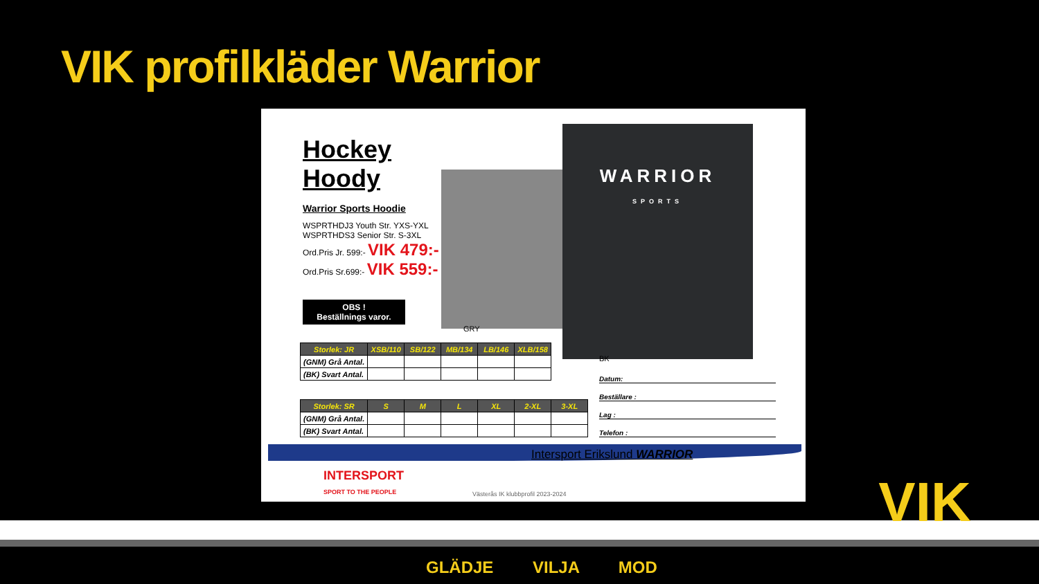VIK profilkläder Warrior
Hockey Hoody
Warrior Sports Hoodie
WSPRTHDJ3 Youth Str. YXS-YXL
WSPRTHDS3 Senior Str. S-3XL
Ord.Pris Jr. 599:- VIK 479:-
Ord.Pris Sr.699:- VIK 559:-
OBS !
Beställnings varor.
WARRIOR
SPORTS
GRY
BK
| Storlek: JR | XSB/110 | SB/122 | MB/134 | LB/146 | XLB/158 |
| --- | --- | --- | --- | --- | --- |
| (GNM) Grå Antal. | | | | | |
| (BK) Svart Antal. | | | | | |
| Storlek: SR | S | M | L | XL | 2-XL | 3-XL |
| --- | --- | --- | --- | --- | --- | --- |
| (GNM) Grå Antal. | | | | | | |
| (BK) Svart Antal. | | | | | | |
Datum:
Beställare :
Lag :
Telefon :
Intersport Erikslund WARRIOR
INTERSPORT
SPORT TO THE PEOPLE
Västerås IK klubbprofil 2023-2024
GLÄDJE VILJA MOD
VIK